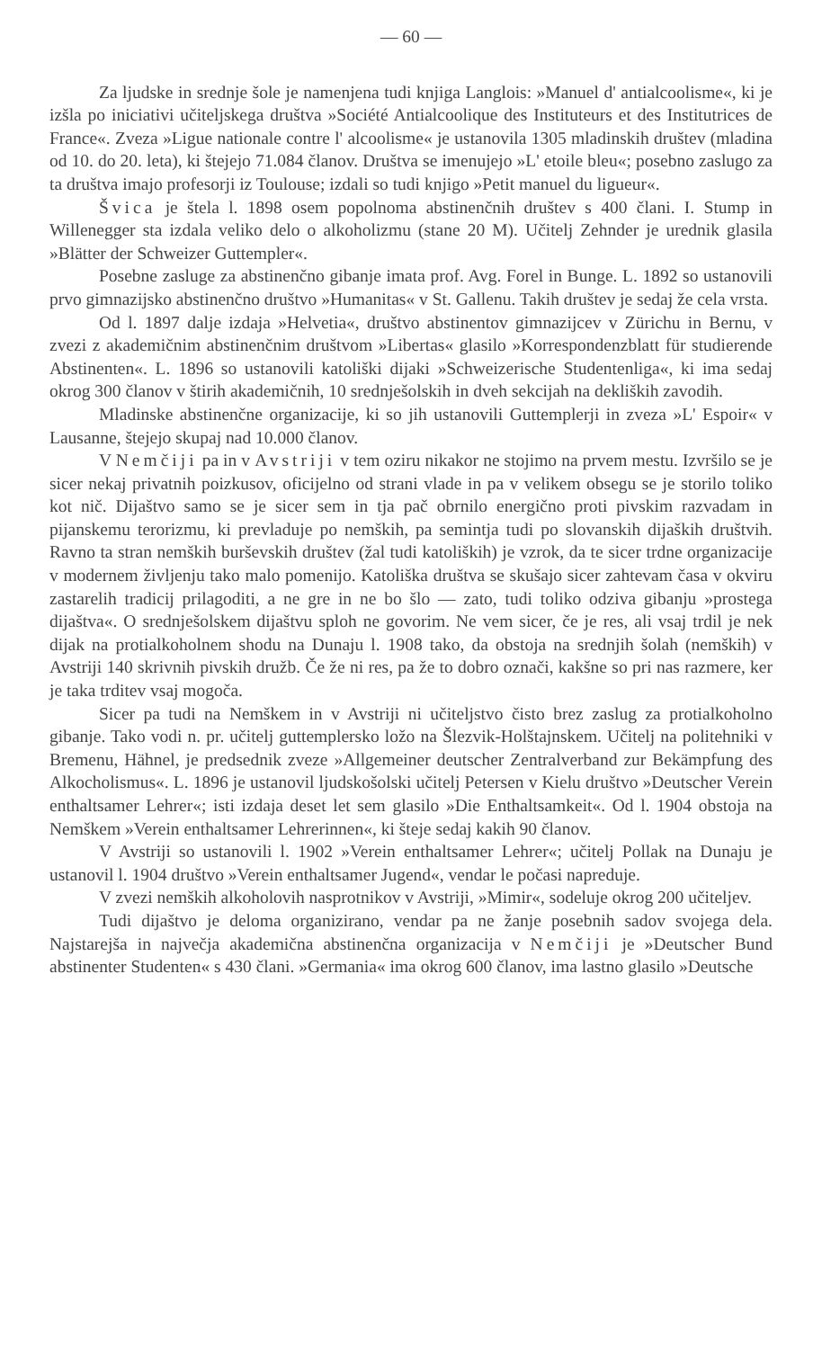— 60 —
Za ljudske in srednje šole je namenjena tudi knjiga Langlois: »Manuel d' antialcoolisme«, ki je izšla po iniciativi učiteljskega društva »Société Antialcoolique des Instituteurs et des Institutrices de France«. Zveza »Ligue nationale contre l' alcoolisme« je ustanovila 1305 mladinskih društev (mladina od 10. do 20. leta), ki štejejo 71.084 članov. Društva se imenujejo »L' etoile bleu«; posebno zaslugo za ta društva imajo profesorji iz Toulouse; izdali so tudi knjigo »Petit manuel du ligueur«.
Švica je štela l. 1898 osem popolnoma abstinenčnih društev s 400 člani. I. Stump in Willenegger sta izdala veliko delo o alkoholizmu (stane 20 M). Učitelj Zehnder je urednik glasila »Blätter der Schweizer Guttempler«.
Posebne zasluge za abstinenčno gibanje imata prof. Avg. Forel in Bunge. L. 1892 so ustanovili prvo gimnazijsko abstinenčno društvo »Humanitas« v St. Gallenu. Takih društev je sedaj že cela vrsta.
Od l. 1897 dalje izdaja »Helvetia«, društvo abstinentov gimnazijcev v Zürichu in Bernu, v zvezi z akademičnim abstinenčnim društvom »Libertas« glasilo »Korrespondenzblatt für studierende Abstinenten«. L. 1896 so ustanovili katoliški dijaki »Schweizerische Studentenliga«, ki ima sedaj okrog 300 članov v štirih akademičnih, 10 srednješolskih in dveh sekcijah na dekliških zavodih.
Mladinske abstinenčne organizacije, ki so jih ustanovili Guttemplerji in zveza »L' Espoir« v Lausanne, štejejo skupaj nad 10.000 članov.
V Nemčiji pa in v Avstriji v tem oziru nikakor ne stojimo na prvem mestu. Izvršilo se je sicer nekaj privatnih poizkusov, oficijelno od strani vlade in pa v velikem obsegu se je storilo toliko kot nič. Dijaštvo samo se je sicer sem in tja pač obrnilo energično proti pivskim razvadam in pijanskemu terorizmu, ki prevladuje po nemških, pa semintja tudi po slovanskih dijaških društvih. Ravno ta stran nemških burševskih društev (žal tudi katoliških) je vzrok, da te sicer trdne organizacije v modernem življenju tako malo pomenijo. Katoliška društva se skušajo sicer zahtevam časa v okviru zastarelih tradicij prilagoditi, a ne gre in ne bo šlo — zato, tudi toliko odziva gibanju »prostega dijaštva«. O srednješolskem dijaštvu sploh ne govorim. Ne vem sicer, če je res, ali vsaj trdil je nek dijak na protialkoholnem shodu na Dunaju l. 1908 tako, da obstoja na srednjih šolah (nemških) v Avstriji 140 skrivnih pivskih družb. Če že ni res, pa že to dobro označi, kakšne so pri nas razmere, ker je taka trditev vsaj mogoča.
Sicer pa tudi na Nemškem in v Avstriji ni učiteljstvo čisto brez zaslug za protialkoholno gibanje. Tako vodi n. pr. učitelj guttemplersko ložo na Šlezvik-Holštajnskem. Učitelj na politehniki v Bremenu, Hähnel, je predsednik zveze »Allgemeiner deutscher Zentralverband zur Bekämpfung des Alkocholismus«. L. 1896 je ustanovil ljudskošolski učitelj Petersen v Kielu društvo »Deutscher Verein enthaltsamer Lehrer«; isti izdaja deset let sem glasilo »Die Enthaltsamkeit«. Od l. 1904 obstoja na Nemškem »Verein enthaltsamer Lehrerinnen«, ki šteje sedaj kakih 90 članov.
V Avstriji so ustanovili l. 1902 »Verein enthaltsamer Lehrer«; učitelj Pollak na Dunaju je ustanovil l. 1904 društvo »Verein enthaltsamer Jugend«, vendar le počasi napreduje.
V zvezi nemških alkoholovih nasprotnikov v Avstriji, »Mimir«, sodeluje okrog 200 učiteljev.
Tudi dijaštvo je deloma organizirano, vendar pa ne žanje posebnih sadov svojega dela. Najstarejša in največja akademična abstinenčna organizacija v Nemčiji je »Deutscher Bund abstinenter Studenten« s 430 člani. »Germania« ima okrog 600 članov, ima lastno glasilo »Deutsche